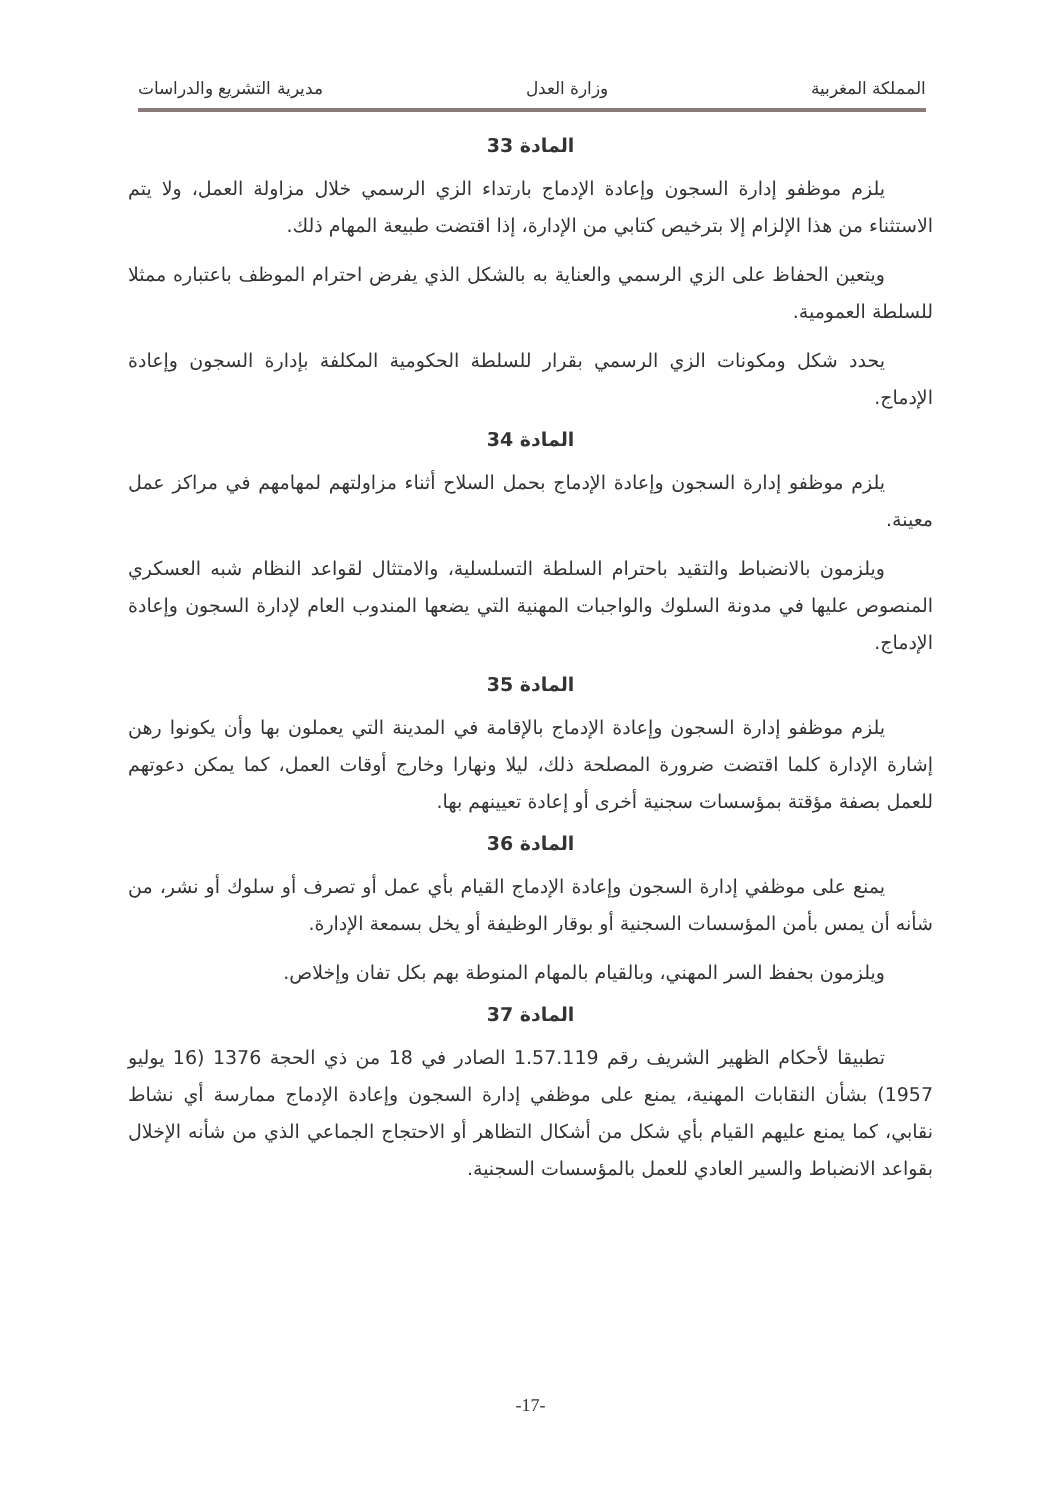المملكة المغربية وزارة العدل مديرية التشريع والدراسات
المادة 33
يلزم موظفو إدارة السجون وإعادة الإدماج بارتداء الزي الرسمي خلال مزاولة العمل، ولا يتم الاستثناء من هذا الإلزام إلا بترخيص كتابي من الإدارة، إذا اقتضت طبيعة المهام ذلك.
ويتعين الحفاظ على الزي الرسمي والعناية به بالشكل الذي يفرض احترام الموظف باعتباره ممثلا للسلطة العمومية.
يحدد شكل ومكونات الزي الرسمي بقرار للسلطة الحكومية المكلفة بإدارة السجون وإعادة الإدماج.
المادة 34
يلزم موظفو إدارة السجون وإعادة الإدماج بحمل السلاح أثناء مزاولتهم لمهامهم في مراكز عمل معينة.
ويلزمون بالانضباط والتقيد باحترام السلطة التسلسلية، والامتثال لقواعد النظام شبه العسكري المنصوص عليها في مدونة السلوك والواجبات المهنية التي يضعها المندوب العام لإدارة السجون وإعادة الإدماج.
المادة 35
يلزم موظفو إدارة السجون وإعادة الإدماج بالإقامة في المدينة التي يعملون بها وأن يكونوا رهن إشارة الإدارة كلما اقتضت ضرورة المصلحة ذلك، ليلا ونهارا وخارج أوقات العمل، كما يمكن دعوتهم للعمل بصفة مؤقتة بمؤسسات سجنية أخرى أو إعادة تعيينهم بها.
المادة 36
يمنع على موظفي إدارة السجون وإعادة الإدماج القيام بأي عمل أو تصرف أو سلوك أو نشر، من شأنه أن يمس بأمن المؤسسات السجنية أو بوقار الوظيفة أو يخل بسمعة الإدارة.
ويلزمون بحفظ السر المهني، وبالقيام بالمهام المنوطة بهم بكل تفان وإخلاص.
المادة 37
تطبيقا لأحكام الظهير الشريف رقم 1.57.119 الصادر في 18 من ذي الحجة 1376 (16 يوليو 1957) بشأن النقابات المهنية، يمنع على موظفي إدارة السجون وإعادة الإدماج ممارسة أي نشاط نقابي، كما يمنع عليهم القيام بأي شكل من أشكال التظاهر أو الاحتجاج الجماعي الذي من شأنه الإخلال بقواعد الانضباط والسير العادي للعمل بالمؤسسات السجنية.
-17-